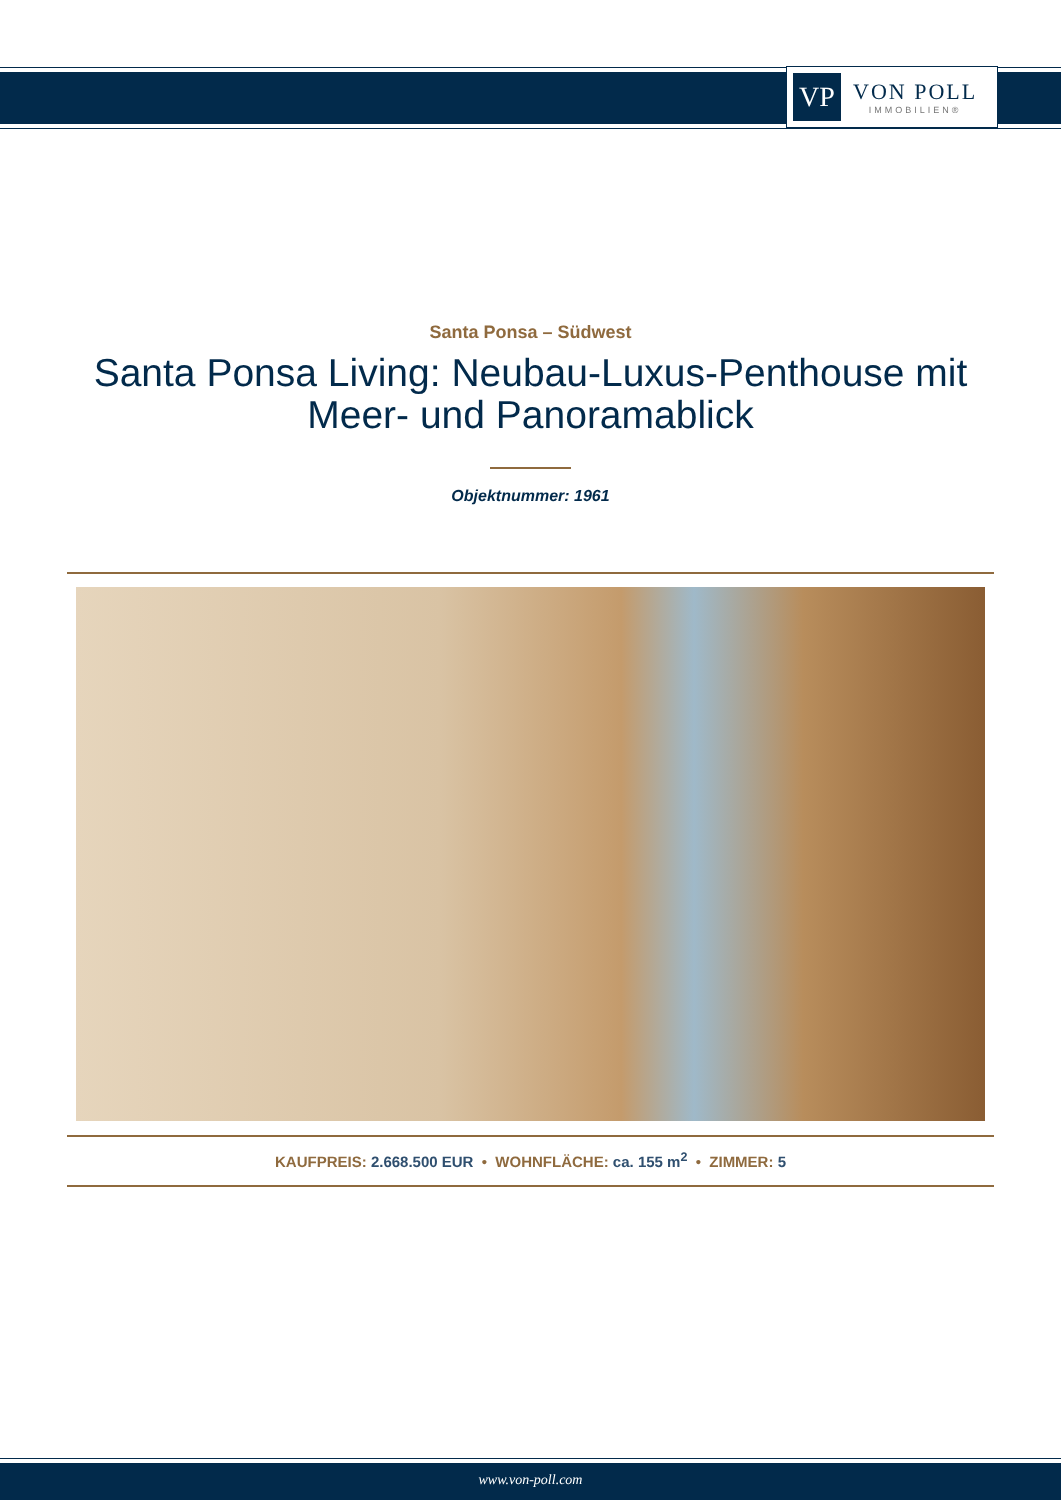VP
VON POLL
IMMOBILIEN®
Santa Ponsa – Südwest
Santa Ponsa Living: Neubau-Luxus-Penthouse mit
Meer- und Panoramablick
Objektnummer: 1961
KAUFPREIS: 2.668.500 EUR • WOHNFLÄCHE: ca. 155 m<sup>2</sup> • ZIMMER: 5
www.von-poll.com